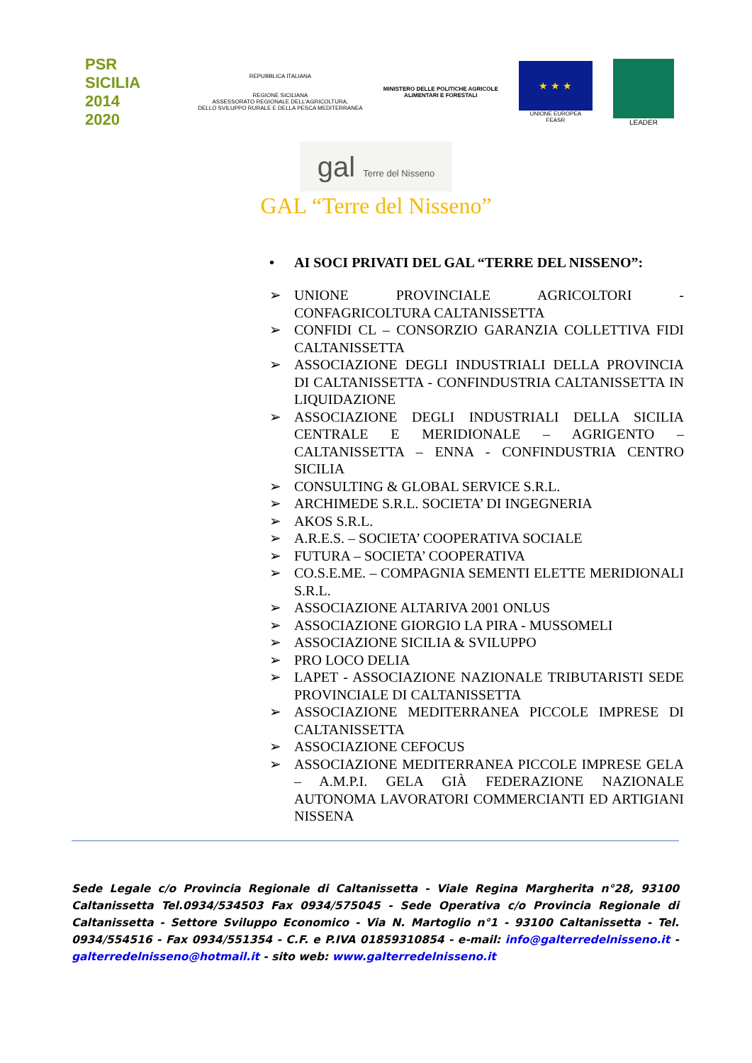PSR
SICILIA
2014
2020
REPUBBLICA ITALIANA
REGIONE SICILIANA
ASSESSORATO REGIONALE DELL'AGRICOLTURA,
DELLO SVILUPPO RURALE E DELLA PESCA MEDITERRANEA
MINISTERO DELLE POLITICHE AGRICOLE
ALIMENTARI E FORESTALI
★ ★ ★
UNIONE EUROPEA
FEASR
LEADER
gal Terre del Nisseno
GAL “Terre del Nisseno”
• AI SOCI PRIVATI DEL GAL “TERRE DEL NISSENO”:
➢ UNIONE PROVINCIALE AGRICOLTORI - CONFAGRICOLTURA CALTANISSETTA
➢ CONFIDI CL – CONSORZIO GARANZIA COLLETTIVA FIDI CALTANISSETTA
➢ ASSOCIAZIONE DEGLI INDUSTRIALI DELLA PROVINCIA DI CALTANISSETTA - CONFINDUSTRIA CALTANISSETTA IN LIQUIDAZIONE
➢ ASSOCIAZIONE DEGLI INDUSTRIALI DELLA SICILIA CENTRALE E MERIDIONALE – AGRIGENTO – CALTANISSETTA – ENNA - CONFINDUSTRIA CENTRO SICILIA
➢ CONSULTING & GLOBAL SERVICE S.R.L.
➢ ARCHIMEDE S.R.L. SOCIETA’ DI INGEGNERIA
➢ AKOS S.R.L.
➢ A.R.E.S. – SOCIETA’ COOPERATIVA SOCIALE
➢ FUTURA – SOCIETA’ COOPERATIVA
➢ CO.S.E.ME. – COMPAGNIA SEMENTI ELETTE MERIDIONALI S.R.L.
➢ ASSOCIAZIONE ALTARIVA 2001 ONLUS
➢ ASSOCIAZIONE GIORGIO LA PIRA - MUSSOMELI
➢ ASSOCIAZIONE SICILIA & SVILUPPO
➢ PRO LOCO DELIA
➢ LAPET - ASSOCIAZIONE NAZIONALE TRIBUTARISTI SEDE PROVINCIALE DI CALTANISSETTA
➢ ASSOCIAZIONE MEDITERRANEA PICCOLE IMPRESE DI CALTANISSETTA
➢ ASSOCIAZIONE CEFOCUS
➢ ASSOCIAZIONE MEDITERRANEA PICCOLE IMPRESE GELA – A.M.P.I. GELA GIÀ FEDERAZIONE NAZIONALE AUTONOMA LAVORATORI COMMERCIANTI ED ARTIGIANI NISSENA
Sede Legale c/o Provincia Regionale di Caltanissetta - Viale Regina Margherita n°28, 93100 Caltanissetta Tel.0934/534503 Fax 0934/575045 - Sede Operativa c/o Provincia Regionale di Caltanissetta - Settore Sviluppo Economico - Via N. Martoglio n°1 - 93100 Caltanissetta - Tel. 0934/554516 - Fax 0934/551354 - C.F. e P.IVA 01859310854 - e-mail: info@galterredelnisseno.it - galterredelnisseno@hotmail.it - sito web: www.galterredelnisseno.it